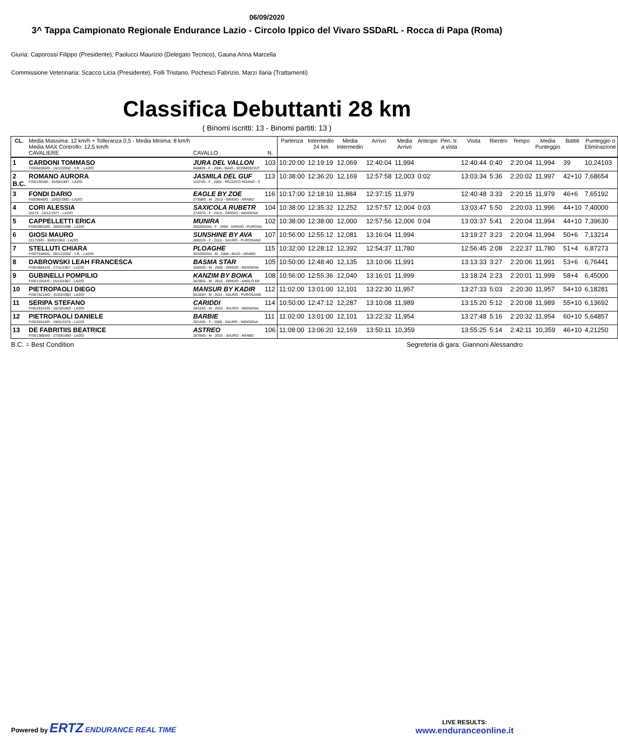06/09/2020
3^ Tappa Campionato Regionale Endurance Lazio - Circolo Ippico del Vivaro SSDaRL - Rocca di Papa (Roma)
Giuria: Caporossi Filippo (Presidente), Paolucci Maurizio (Delegato Tecnico), Gauna Anna Marcella
Commissione Veterinaria: Scacco Licia (Presidente), Folli Tristano, Pochesci Fabrizio, Marzi Ilaria (Trattamenti)
Classifica Debuttanti 28 km
( Binomi iscritti: 13 - Binomi partiti: 13 )
| CL. | Media Massima: 12 km/h + Tolleranza 0,5 - Media Minima: 8 km/h Media MAX Controllo: 12,5 km/h CAVALIERE | CAVALLO | N. | Partenza | Intermedio 24 km | Media Intermedio | Arrivo | Media Arrivo | Anticipo | Pen. tr. a vista | Visita | Rientro | Tempo | Media Punteggio | Battiti | Punteggio o Eliminazione |
| --- | --- | --- | --- | --- | --- | --- | --- | --- | --- | --- | --- | --- | --- | --- | --- | --- |
| 1 | CARDONI TOMMASO FISE60355/G - 15/12/2002 - Y.R. - LAZIO | JURA DEL VALLON 04880S - F - 2006 - BAIO - SCONOSCIUT | 103 | 10:20:00 | 12:19:19 | 12,069 | 12:40:04 | 11,994 | | | 12:40:44 | 0:40 | 2:20:04 | 11,994 | 39 | 10,24103 |
| 2 B.C. | ROMANO AURORA FISE10936/I - 24/08/1997 - LAZIO | JASMILA DEL GUF 11074G - F - 2002 - PEZZATO ROANO - S | 113 | 10:38:00 | 12:36:20 | 12,169 | 12:57:58 | 12,003 | 0:02 | | 13:03:34 | 5:36 | 2:20:02 | 11,997 | 42+10 | 7,68654 |
| 3 | FONDI DARIO FISE9648/G - 10/02/1992 - LAZIO | EAGLE BY ZOE 27358G - M - 2013 - GRIGIO - ARABO | 116 | 10:17:00 | 12:18:10 | 11,884 | 12:37:15 | 11,979 | | | 12:40:48 | 3:33 | 2:20:15 | 11,979 | 46+6 | 7,65192 |
| 4 | CORI ALESSIA 20173 - 15/12/1977 - LAZIO | SAXICOLA RUBETR 27497G - F - 2010 - GRIGIO - INDIGENA | 104 | 10:38:00 | 12:35:32 | 12,252 | 12:57:57 | 12,004 | 0:03 | | 13:03:47 | 5:50 | 2:20:03 | 11,996 | 44+10 | 7,40000 |
| 5 | CAPPELLETTI ERICA FISE59032/G - 20/02/1988 - LAZIO | MUNIRA 25029G/AN - F - 2009 - GRIGIO - PUROSA | 102 | 10:38:00 | 12:38:00 | 12,000 | 12:57:56 | 12,006 | 0:04 | | 13:03:37 | 5:41 | 2:20:04 | 11,994 | 44+10 | 7,39630 |
| 6 | GIOSI MAURO 011729/G - 30/03/1963 - LAZIO | SUNSHINE BY AVA 28801G - F - 2016 - SAURO - PUROSANG | 107 | 10:56:00 | 12:55:12 | 12,081 | 13:16:04 | 11,994 | | | 13:19:27 | 3:23 | 2:20:04 | 11,994 | 50+6 | 7,13214 |
| 7 | STELLUTI CHIARA FISE75385/G - 06/12/2002 - Y.R. - LAZIO | PLOAGHE 26325G/AN - M - 2008 - BAIO - ARABO | 115 | 10:32:00 | 12:28:12 | 12,392 | 12:54:37 | 11,780 | | | 12:56:45 | 2:08 | 2:22:37 | 11,780 | 51+4 | 6,87273 |
| 8 | DABROWSKI LEAH FRANCESCA FISE46841/G - 27/11/1957 - LAZIO | BASMA STAR 25803G - M - 2005 - GRIGIO - INDIGENA | 105 | 10:50:00 | 12:48:40 | 12,135 | 13:10:06 | 11,991 | | | 13:13:33 | 3:27 | 2:20:06 | 11,991 | 53+6 | 6,76441 |
| 9 | GUBINELLI POMPILIO FISE11054/G - 15/10/1967 - LAZIO | KANZIM BY BOIKA 28785G - M - 2015 - GRIGIO - ANGLO AR | 108 | 10:56:00 | 12:55:36 | 12,040 | 13:16:01 | 11,999 | | | 13:18:24 | 2:23 | 2:20:01 | 11,999 | 58+4 | 6,45000 |
| 10 | PIETROPAOLI DIEGO FISE75214/G - 31/03/1983 - LAZIO | MANSUR BY KADIR 06183H - M - 2011 - SAURO - PUROSANG | 112 | 11:02:00 | 13:01:00 | 12,101 | 13:22:30 | 11,957 | | | 13:27:33 | 5:03 | 2:20:30 | 11,957 | 54+10 | 6,18281 |
| 11 | SERIPA STEFANO FISE29141/G - 10/10/1963 - LAZIO | CARIDDI 28414G - M - 2010 - SAURO - INDIGENA | 114 | 10:50:00 | 12:47:12 | 12,287 | 13:10:08 | 11,989 | | | 13:15:20 | 5:12 | 2:20:08 | 11,989 | 55+10 | 6,13692 |
| 12 | PIETROPAOLI DANIELE FISE20243/R - 19/01/1978 - LAZIO | BARBIE 28743G - F - 2009 - SAURO - INDIGENA | 111 | 11:02:00 | 13:01:00 | 12,101 | 13:22:32 | 11,954 | | | 13:27:48 | 5:16 | 2:20:32 | 11,954 | 60+10 | 5,64857 |
| 13 | DE FABRITIIS BEATRICE FISE13883/G - 27/09/1993 - LAZIO | ASTREO 28784G - M - 2016 - SAURO - ARABO | 106 | 11:08:00 | 13:06:20 | 12,169 | 13:50:11 | 10,359 | | | 13:55:25 | 5:14 | 2:42:11 | 10,359 | 46+10 | 4,21250 |
B.C. = Best Condition Segreteria di gara: Giannoni Alessandro
Powered by ERTZ ENDURANCE REAL TIME
LIVE RESULTS:
www.enduranceonline.it